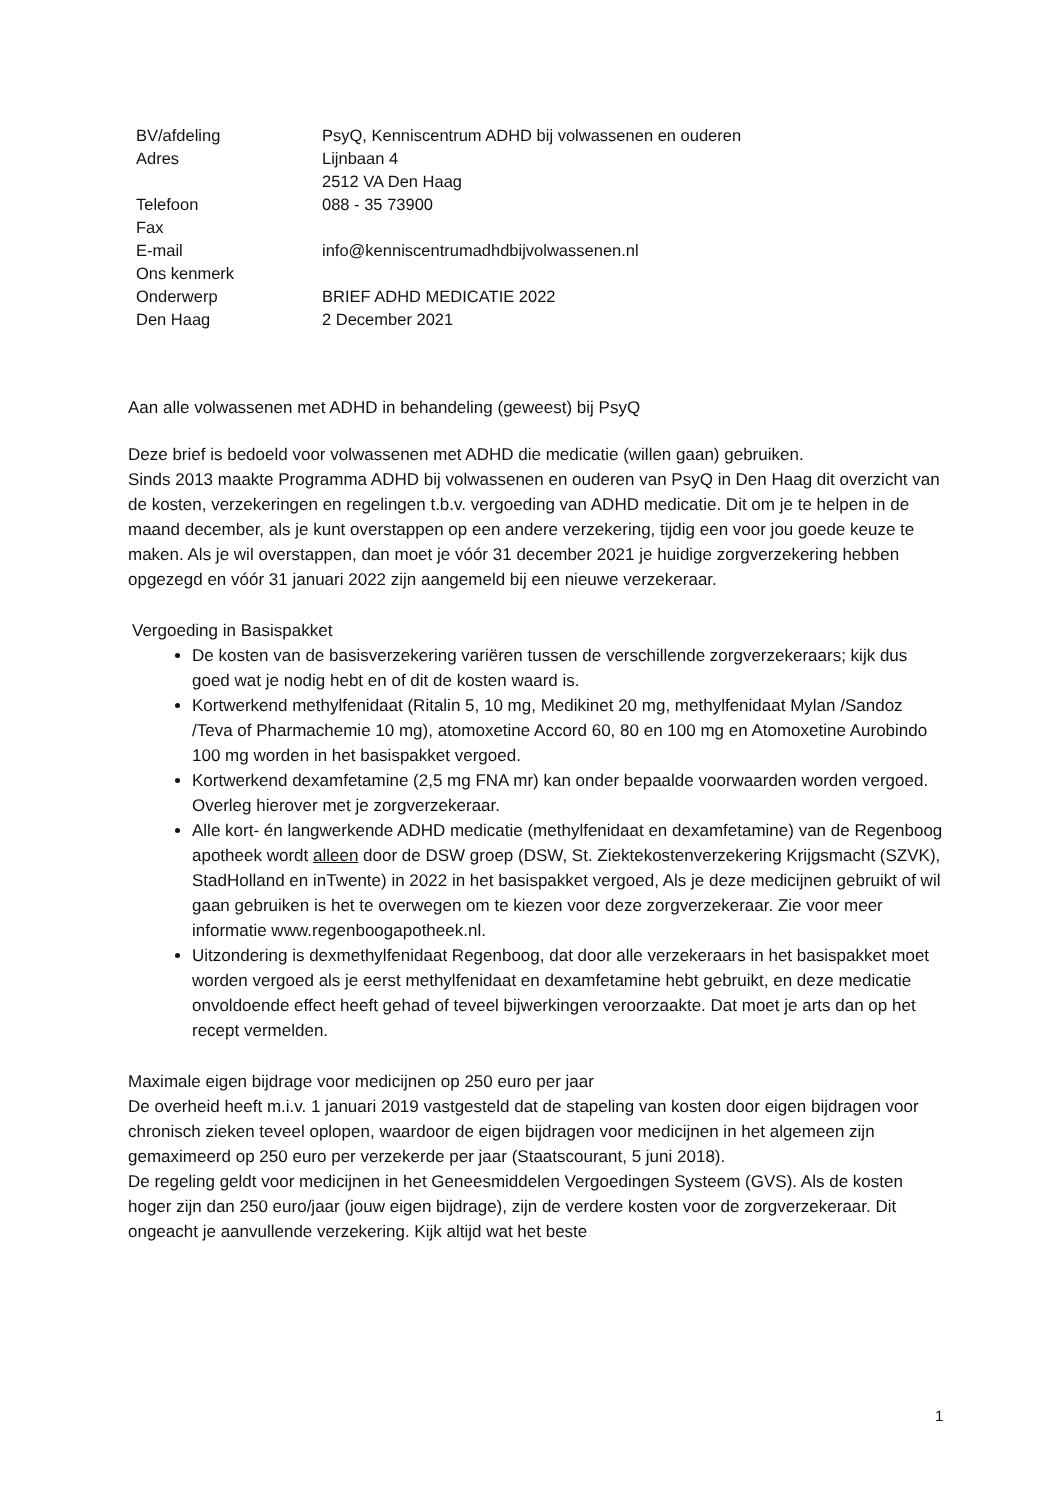| BV/afdeling | PsyQ, Kenniscentrum ADHD bij volwassenen en ouderen |
| Adres | Lijnbaan 4 |
| | 2512 VA Den Haag |
| Telefoon | 088 - 35 73900 |
| Fax | |
| E-mail | info@kenniscentrumadhdbijvolwassenen.nl |
| Ons kenmerk | |
| Onderwerp | BRIEF ADHD MEDICATIE 2022 |
| Den Haag | 2 December 2021 |
Aan alle volwassenen met ADHD in behandeling (geweest) bij PsyQ
Deze brief is bedoeld voor volwassenen met ADHD die medicatie (willen gaan) gebruiken.
Sinds 2013 maakte Programma ADHD bij volwassenen en ouderen van PsyQ in Den Haag dit overzicht van de kosten, verzekeringen en regelingen t.b.v. vergoeding van ADHD medicatie. Dit om je te helpen in de maand december, als je kunt overstappen op een andere verzekering, tijdig een voor jou goede keuze te maken. Als je wil overstappen, dan moet je vóór 31 december 2021 je huidige zorgverzekering hebben opgezegd en vóór 31 januari 2022 zijn aangemeld bij een nieuwe verzekeraar.
Vergoeding in Basispakket
De kosten van de basisverzekering variëren tussen de verschillende zorgverzekeraars; kijk dus goed wat je nodig hebt en of dit de kosten waard is.
Kortwerkend methylfenidaat (Ritalin 5, 10 mg, Medikinet 20 mg, methylfenidaat Mylan /Sandoz /Teva of Pharmachemie 10 mg), atomoxetine Accord 60, 80 en 100 mg en Atomoxetine Aurobindo 100 mg worden in het basispakket vergoed.
Kortwerkend dexamfetamine (2,5 mg FNA mr) kan onder bepaalde voorwaarden worden vergoed. Overleg hierover met je zorgverzekeraar.
Alle kort- én langwerkende ADHD medicatie (methylfenidaat en dexamfetamine) van de Regenboog apotheek wordt alleen door de DSW groep (DSW, St. Ziektekostenverzekering Krijgsmacht (SZVK), StadHolland en inTwente) in 2022 in het basispakket vergoed, Als je deze medicijnen gebruikt of wil gaan gebruiken is het te overwegen om te kiezen voor deze zorgverzekeraar. Zie voor meer informatie www.regenboogapotheek.nl.
Uitzondering is dexmethylfenidaat Regenboog, dat door alle verzekeraars in het basispakket moet worden vergoed als je eerst methylfenidaat en dexamfetamine hebt gebruikt, en deze medicatie onvoldoende effect heeft gehad of teveel bijwerkingen veroorzaakte. Dat moet je arts dan op het recept vermelden.
Maximale eigen bijdrage voor medicijnen op 250 euro per jaar
De overheid heeft m.i.v. 1 januari 2019 vastgesteld dat de stapeling van kosten door eigen bijdragen voor chronisch zieken teveel oplopen, waardoor de eigen bijdragen voor medicijnen in het algemeen zijn gemaximeerd op 250 euro per verzekerde per jaar (Staatscourant, 5 juni 2018).
De regeling geldt voor medicijnen in het Geneesmiddelen Vergoedingen Systeem (GVS). Als de kosten hoger zijn dan 250 euro/jaar (jouw eigen bijdrage), zijn de verdere kosten voor de zorgverzekeraar. Dit ongeacht je aanvullende verzekering. Kijk altijd wat het beste
1